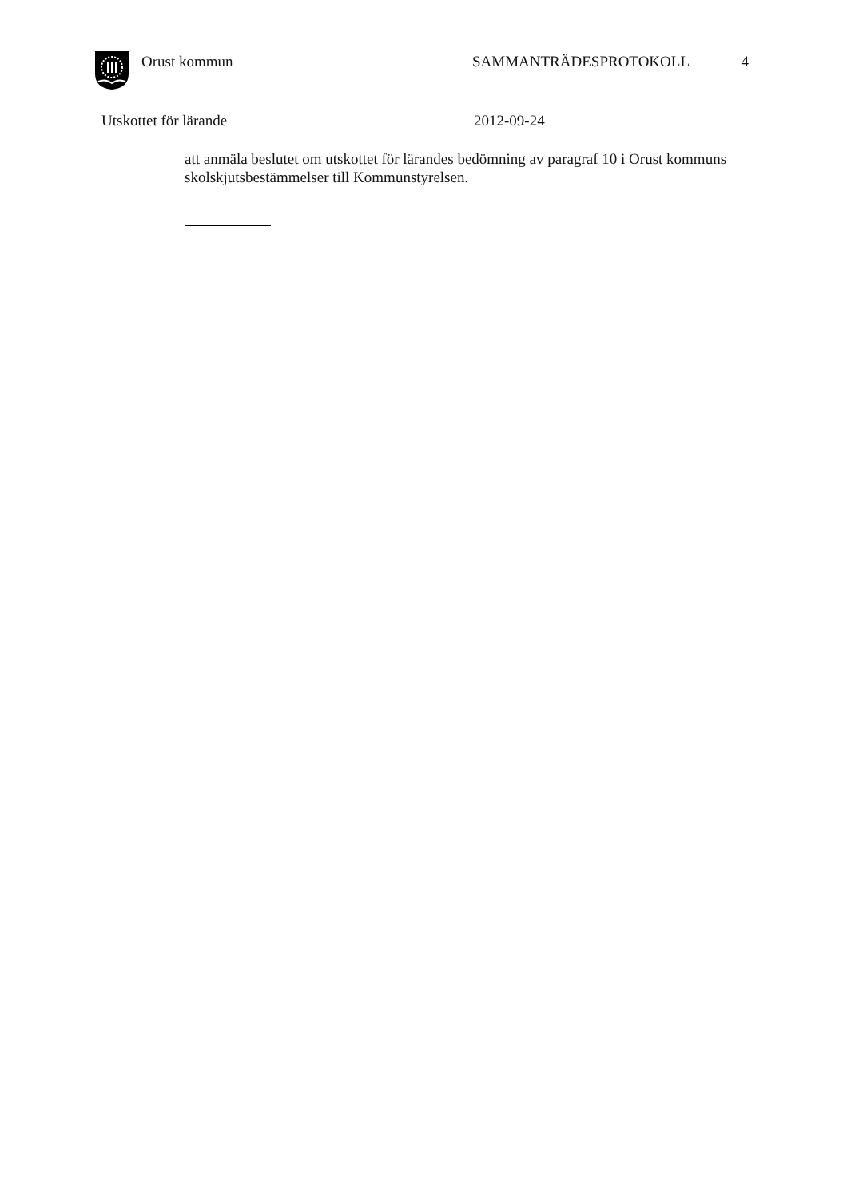Orust kommun SAMMANTRÄDESPROTOKOLL 4
Utskottet för lärande 2012-09-24
att anmäla beslutet om utskottet för lärandes bedömning av paragraf 10 i Orust kommuns skolskjutsbestämmelser till Kommunstyrelsen.